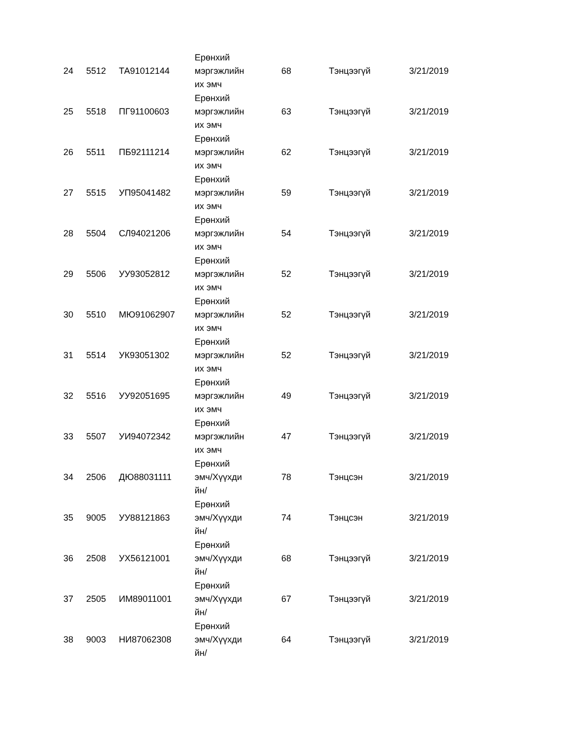| 24 | 5512 | ТА91012144 | Ерөнхий мэргэжлийн их эмч | 68 | Тэнцээгүй | 3/21/2019 |
| 25 | 5518 | ПГ91100603 | Ерөнхий мэргэжлийн их эмч | 63 | Тэнцээгүй | 3/21/2019 |
| 26 | 5511 | ПБ92111214 | Ерөнхий мэргэжлийн их эмч | 62 | Тэнцээгүй | 3/21/2019 |
| 27 | 5515 | УП95041482 | Ерөнхий мэргэжлийн их эмч | 59 | Тэнцээгүй | 3/21/2019 |
| 28 | 5504 | СЛ94021206 | Ерөнхий мэргэжлийн их эмч | 54 | Тэнцээгүй | 3/21/2019 |
| 29 | 5506 | УУ93052812 | Ерөнхий мэргэжлийн их эмч | 52 | Тэнцээгүй | 3/21/2019 |
| 30 | 5510 | МЮ91062907 | Ерөнхий мэргэжлийн их эмч | 52 | Тэнцээгүй | 3/21/2019 |
| 31 | 5514 | УК93051302 | Ерөнхий мэргэжлийн их эмч | 52 | Тэнцээгүй | 3/21/2019 |
| 32 | 5516 | УУ92051695 | Ерөнхий мэргэжлийн их эмч | 49 | Тэнцээгүй | 3/21/2019 |
| 33 | 5507 | УИ94072342 | Ерөнхий мэргэжлийн их эмч | 47 | Тэнцээгүй | 3/21/2019 |
| 34 | 2506 | ДЮ88031111 | Ерөнхий эмч/Хүүхди йн/ | 78 | Тэнцсэн | 3/21/2019 |
| 35 | 9005 | УУ88121863 | Ерөнхий эмч/Хүүхди йн/ | 74 | Тэнцсэн | 3/21/2019 |
| 36 | 2508 | УХ56121001 | Ерөнхий эмч/Хүүхди йн/ | 68 | Тэнцээгүй | 3/21/2019 |
| 37 | 2505 | ИМ89011001 | Ерөнхий эмч/Хүүхди йн/ | 67 | Тэнцээгүй | 3/21/2019 |
| 38 | 9003 | НИ87062308 | Ерөнхий эмч/Хүүхди йн/ | 64 | Тэнцээгүй | 3/21/2019 |